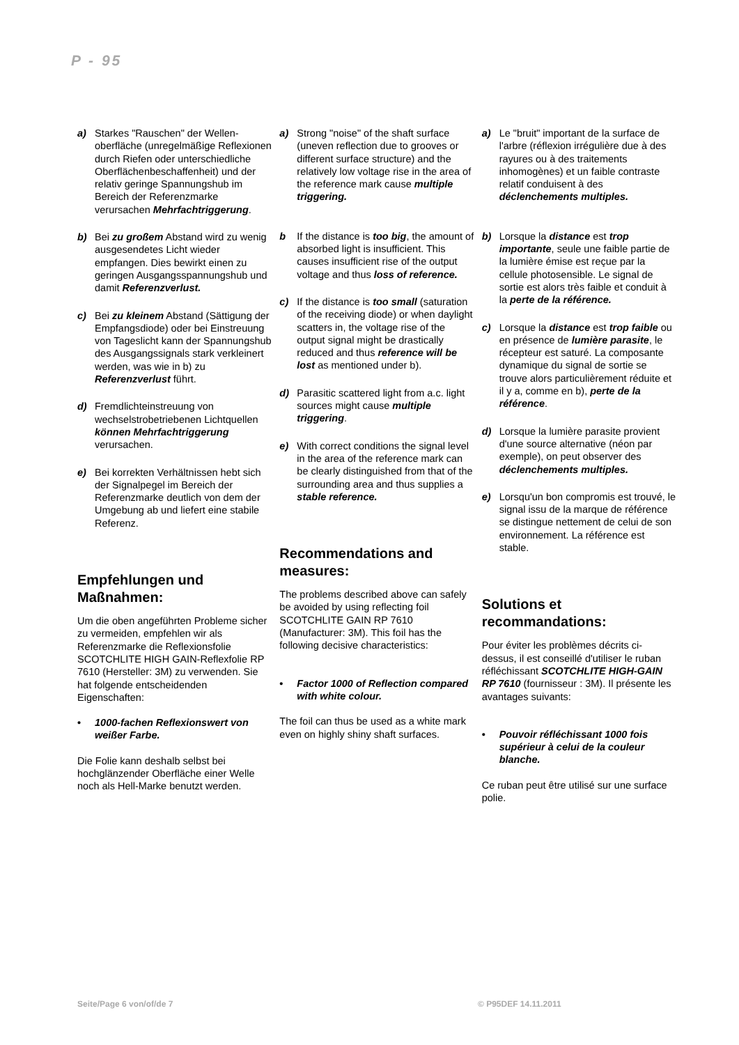P - 95
a) Starkes "Rauschen" der Wellen­oberfläche (unregelmäßige Reflexionen durch Riefen oder unterschiedliche Oberflächen­beschaffenheit) und der relativ geringe Spannungshub im Bereich der Referenzmarke verursachen Mehrfachtriggerung.
b) Bei zu großem Abstand wird zu wenig ausgesendetes Licht wieder empfangen. Dies bewirkt einen zu geringen Ausgangsspannungshub und damit Referenzverlust.
c) Bei zu kleinem Abstand (Sättigung der Empfangsdiode) oder bei Einstreuung von Tageslicht kann der Spannungshub des Ausgangs­signals stark verkleinert werden, was wie in b) zu Referenzverlust führt.
d) Fremdlichteinstreuung von wechselstrobetriebenen Licht­quellen können Mehrfachtrigge­rung verursachen.
e) Bei korrekten Verhältnissen hebt sich der Signalpegel im Bereich der Referenzmarke deutlich von dem der Umgebung ab und liefert eine stabile Referenz.
Empfehlungen und Maßnahmen:
Um die oben angeführten Probleme sicher zu vermeiden, empfehlen wir als Referenzmarke die Reflexionsfolie SCOTCHLITE HIGH GAIN-Reflexfolie RP 7610 (Hersteller: 3M) zu verwenden. Sie hat folgende entscheidenden Eigenschaften:
• 1000-fachen Reflexionswert von weißer Farbe.
Die Folie kann deshalb selbst bei hochglänzender Oberfläche einer Welle noch als Hell-Marke benutzt werden.
a) Strong "noise" of the shaft surface (uneven reflection due to grooves or different surface structure) and the relatively low voltage rise in the area of the reference mark cause multiple triggering.
b If the distance is too big, the amount of absorbed light is insufficient. This causes insufficient rise of the output voltage and thus loss of reference.
c) If the distance is too small (saturation of the receiving diode) or when daylight scatters in, the voltage rise of the output signal might be drastically reduced and thus reference will be lost as mentioned under b).
d) Parasitic scattered light from a.c. light sources might cause multiple triggering.
e) With correct conditions the signal level in the area of the reference mark can be clearly distinguished from that of the surrounding area and thus supplies a stable reference.
Recommendations and measures:
The problems described above can safely be avoided by using reflecting foil SCOTCHLITE GAIN RP 7610 (Manufacturer: 3M). This foil has the following decisive characteristics:
• Factor 1000 of Reflection compared with white colour.
The foil can thus be used as a white mark even on highly shiny shaft surfaces.
a) Le "bruit" important de la surface de l'arbre (réflexion irrégulière due à des rayures ou à des traitements inhomogènes) et un faible contraste relatif conduisent à des déclenchements multiples.
b) Lorsque la distance est trop importante, seule une faible partie de la lumière émise est reçue par la cellule photosensible. Le signal de sortie est alors très faible et conduit à la perte de la référence.
c) Lorsque la distance est trop faible ou en présence de lumière parasite, le récepteur est saturé. La composante dynamique du signal de sortie se trouve alors particulièrement réduite et il y a, comme en b), perte de la référence.
d) Lorsque la lumière parasite provient d'une source alternative (néon par exemple), on peut observer des déclenchements multiples.
e) Lorsqu'un bon compromis est trouvé, le signal issu de la marque de référence se distingue nette­ment de celui de son environne­ment. La référence est stable.
Solutions et recommandations:
Pour éviter les problèmes décrits ci-dessus, il est conseillé d'utiliser le ruban réfléchissant SCOTCHLITE HIGH-GAIN RP 7610 (fournisseur : 3M). Il présente les avantages suivants:
• Pouvoir réfléchissant 1000 fois supérieur à celui de la couleur blanche.
Ce ruban peut être utilisé sur une surface polie.
Seite/Page 6 von/of/de 7 © P95DEF 14.11.2011